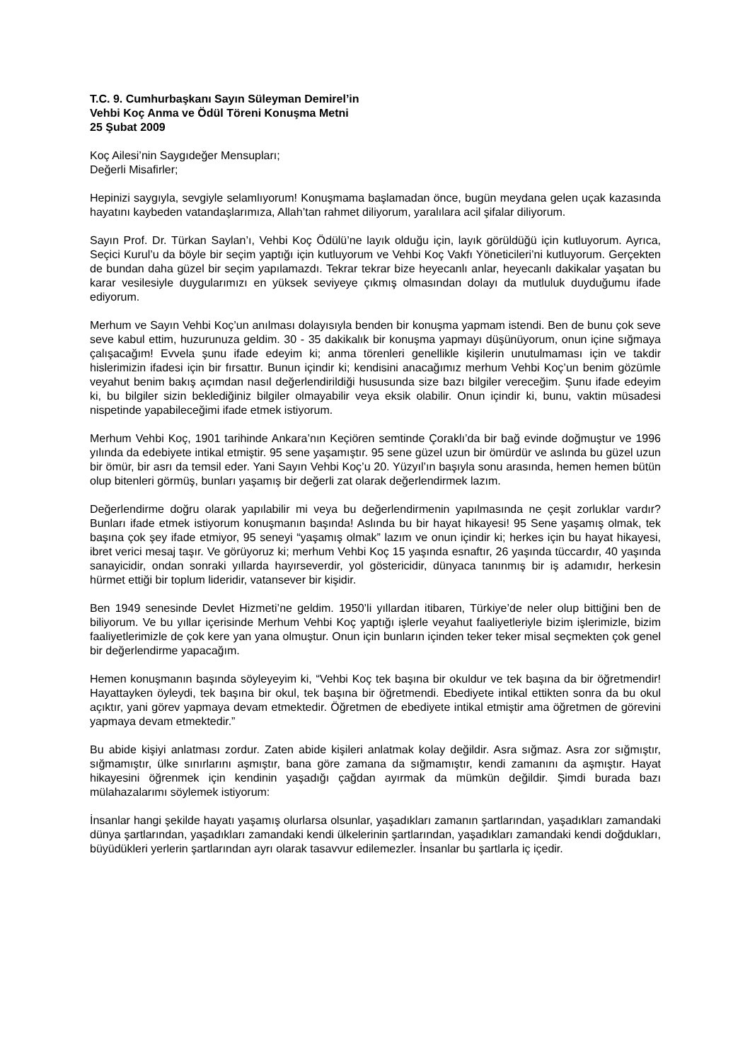T.C. 9. Cumhurbaşkanı Sayın Süleyman Demirel’in
Vehbi Koç Anma ve Ödül Töreni Konuşma Metni
25 Şubat 2009
Koç Ailesi’nin Saygıdeğer Mensupları;
Değerli Misafirler;
Hepinizi saygıyla, sevgiyle selamlıyorum! Konuşmama başlamadan önce, bugün meydana gelen uçak kazasında hayatını kaybeden vatandaşlarımıza, Allah’tan rahmet diliyorum, yaralılara acil şifalar diliyorum.
Sayın Prof. Dr. Türkan Saylan’ı, Vehbi Koç Ödülü’ne layık olduğu için, layık görüldüğü için kutluyorum. Ayrıca, Seçici Kurul’u da böyle bir seçim yaptığı için kutluyorum ve Vehbi Koç Vakfı Yöneticileri’ni kutluyorum. Gerçekten de bundan daha güzel bir seçim yapılamazdı. Tekrar tekrar bize heyecanlı anlar, heyecanlı dakikalar yaşatan bu karar vesilesiyle duygularımızı en yüksek seviyeye çıkmış olmasından dolayı da mutluluk duyduğumu ifade ediyorum.
Merhum ve Sayın Vehbi Koç’un anılması dolayısıyla benden bir konuşma yapmam istendi. Ben de bunu çok seve seve kabul ettim, huzurunuza geldim. 30 - 35 dakikalık bir konuşma yapmayı düşünüyorum, onun içine sığmaya çalışacağım! Evvela şunu ifade edeyim ki; anma törenleri genellikle kişilerin unutulmaması için ve takdir hislerimizin ifadesi için bir fırsattır. Bunun içindir ki; kendisini anacağımız merhum Vehbi Koç’un benim gözümle veyahut benim bakış açımdan nasıl değerlendirildiği hususunda size bazı bilgiler vereceğim. Şunu ifade edeyim ki, bu bilgiler sizin beklediğiniz bilgiler olmayabilir veya eksik olabilir. Onun içindir ki, bunu, vaktin müsadesi nispetinde yapabileceğimi ifade etmek istiyorum.
Merhum Vehbi Koç, 1901 tarihinde Ankara’nın Keçiören semtinde Çoraklı’da bir bağ evinde doğmuştur ve 1996 yılında da edebiyete intikal etmiştir. 95 sene yaşamıştır. 95 sene güzel uzun bir ömürdür ve aslında bu güzel uzun bir ömür, bir asrı da temsil eder. Yani Sayın Vehbi Koç’u 20. Yüzyıl’ın başıyla sonu arasında, hemen hemen bütün olup bitenleri görmüş, bunları yaşamış bir değerli zat olarak değerlendirmek lazım.
Değerlendirme doğru olarak yapılabilir mi veya bu değerlendirmenin yapılmasında ne çeşit zorluklar vardır? Bunları ifade etmek istiyorum konuşmanın başında! Aslında bu bir hayat hikayesi! 95 Sene yaşamış olmak, tek başına çok şey ifade etmiyor, 95 seneyi “yaşamış olmak” lazım ve onun içindir ki; herkes için bu hayat hikayesi, ibret verici mesaj taşır. Ve görüyoruz ki; merhum Vehbi Koç 15 yaşında esnaftır, 26 yaşında tüccardır, 40 yaşında sanayicidir, ondan sonraki yıllarda hayırseverdir, yol göstericidir, dünyaca tanınmış bir iş adamıdır, herkesin hürmet ettiği bir toplum lideridir, vatansever bir kişidir.
Ben 1949 senesinde Devlet Hizmeti’ne geldim. 1950’li yıllardan itibaren, Türkiye’de neler olup bittiğini ben de biliyorum. Ve bu yıllar içerisinde Merhum Vehbi Koç yaptığı işlerle veyahut faaliyetleriyle bizim işlerimizle, bizim faaliyetlerimizle de çok kere yan yana olmuştur. Onun için bunların içinden teker teker misal seçmekten çok genel bir değerlendirme yapacağım.
Hemen konuşmanın başında söyleyeyim ki, “Vehbi Koç tek başına bir okuldur ve tek başına da bir öğretmendir! Hayattayken öyleydi, tek başına bir okul, tek başına bir öğretmendi. Ebediyete intikal ettikten sonra da bu okul açıktır, yani görev yapmaya devam etmektedir. Öğretmen de ebediyete intikal etmiştir ama öğretmen de görevini yapmaya devam etmektedir.”
Bu abide kişiyi anlatması zordur. Zaten abide kişileri anlatmak kolay değildir. Asra sığmaz. Asra zor sığmıştır, sığmamıştır, ülke sınırlarını aşmıştır, bana göre zamana da sığmamıştır, kendi zamanını da aşmıştır. Hayat hikayesini öğrenmek için kendinin yaşadığı çağdan ayırmak da mümkün değildir. Şimdi burada bazı mülahazalarımı söylemek istiyorum:
İnsanlar hangi şekilde hayatı yaşamış olurlarsa olsunlar, yaşadıkları zamanın şartlarından, yaşadıkları zamandaki dünya şartlarından, yaşadıkları zamandaki kendi ülkelerinin şartlarından, yaşadıkları zamandaki kendi doğdukları, büyüdükleri yerlerin şartlarından ayrı olarak tasavvur edilemezler. İnsanlar bu şartlarla iç içedir.